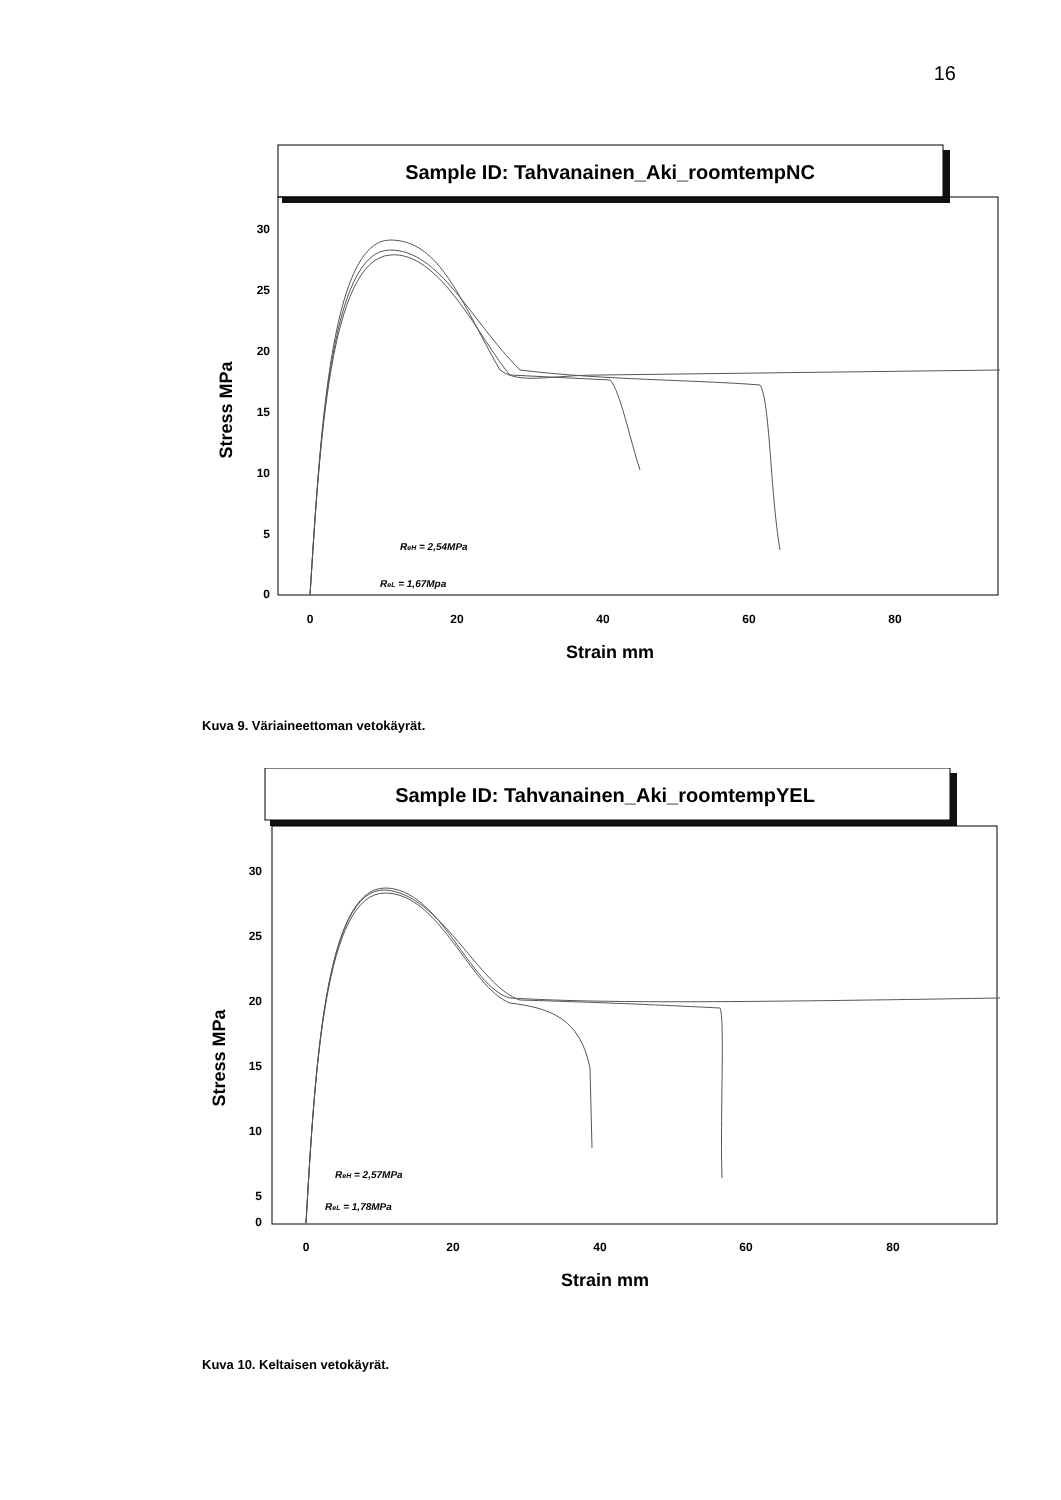16
Sample ID: Tahvanainen_Aki_roomtempNC
30
25
20
15
10
5
0
0
20
40
60
80
Strain mm
Stress MPa
ReH = 2,54MPa
ReL = 1,67Mpa
Kuva 9. Väriaineettoman vetokäyrät.
Sample ID: Tahvanainen_Aki_roomtempYEL
30
25
20
15
10
5
0
0
20
40
60
80
Strain mm
Stress MPa
ReH = 2,57MPa
ReL = 1,78MPa
Kuva 10. Keltaisen vetokäyrät.